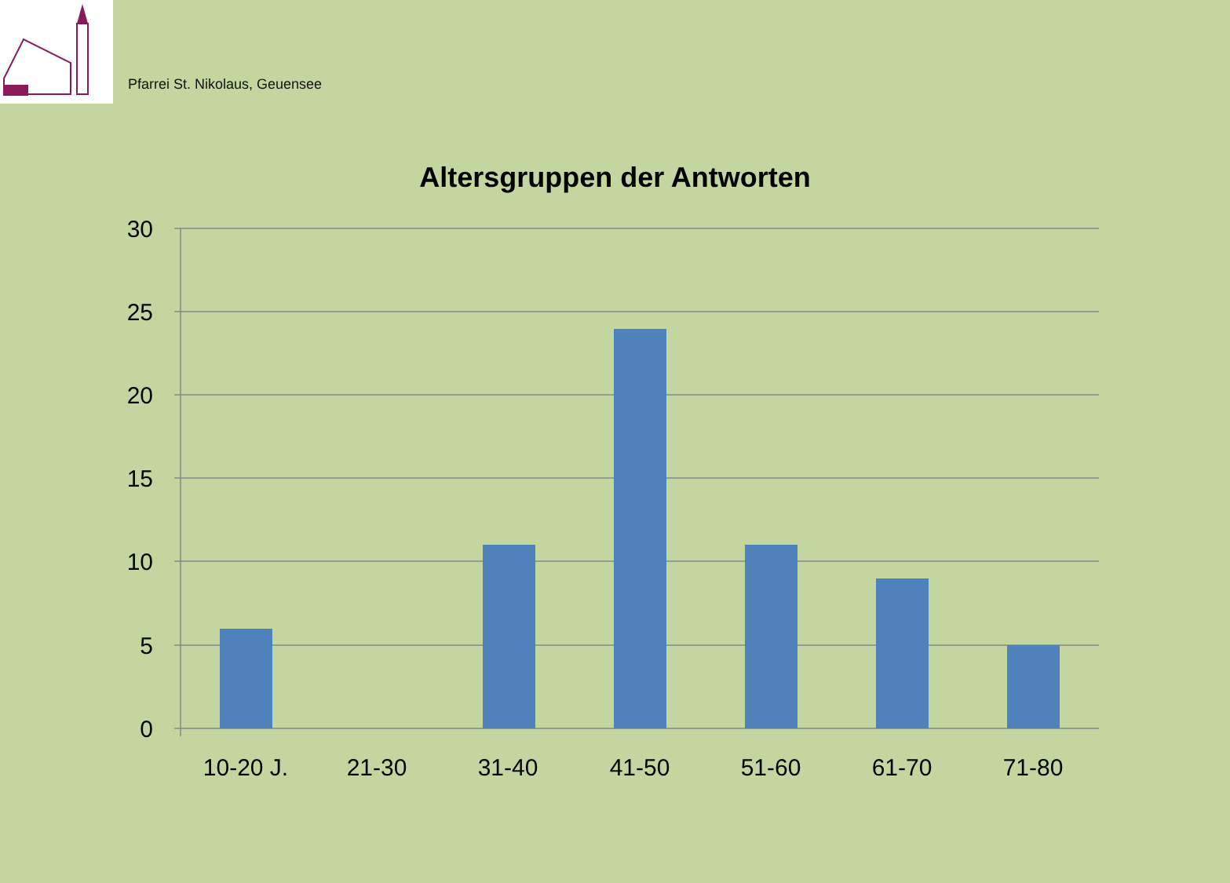Pfarrei St. Nikolaus, Geuensee
Altersgruppen der Antworten
30
25
20
15
10
5
0
10-20 J.
21-30
31-40
41-50
51-60
61-70
71-80